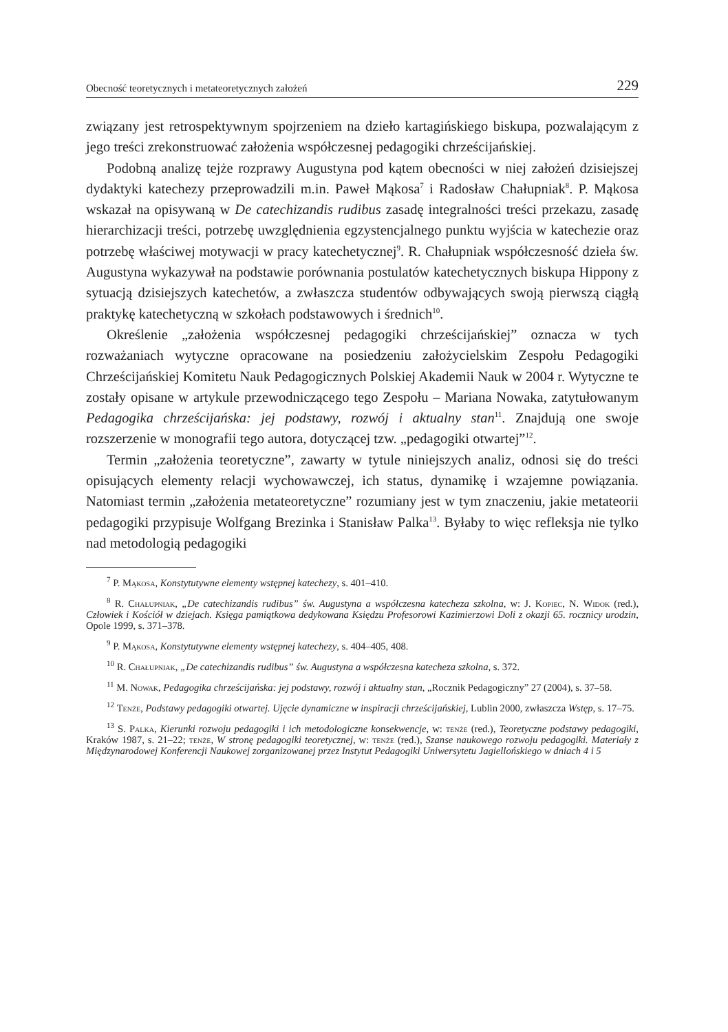Obecność teoretycznych i metateoretycznych założeń 229
związany jest retrospektywnym spojrzeniem na dzieło kartagińskiego biskupa, pozwalającym z jego treści zrekonstruować założenia współczesnej pedagogiki chrześcijańskiej.
Podobną analizę tejże rozprawy Augustyna pod kątem obecności w niej założeń dzisiejszej dydaktyki katechezy przeprowadzili m.in. Paweł Mąkosa<sup>7</sup> i Radosław Chałupniak<sup>8</sup>. P. Mąkosa wskazał na opisywaną w De catechizandis rudibus zasadę integralności treści przekazu, zasadę hierarchizacji treści, potrzebę uwzględnienia egzystencjalnego punktu wyjścia w katechezie oraz potrzebę właściwej motywacji w pracy katechetycznej<sup>9</sup>. R. Chałupniak współczesność dzieła św. Augustyna wykazywał na podstawie porównania postulatów katechetycznych biskupa Hippony z sytuacją dzisiejszych katechetów, a zwłaszcza studentów odbywających swoją pierwszą ciągłą praktykę katechetyczną w szkołach podstawowych i średnich<sup>10</sup>.
Określenie „założenia współczesnej pedagogiki chrześcijańskiej” oznacza w tych rozważaniach wytyczne opracowane na posiedzeniu założycielskim Zespołu Pedagogiki Chrześcijańskiej Komitetu Nauk Pedagogicznych Polskiej Akademii Nauk w 2004 r. Wytyczne te zostały opisane w artykule przewodniczącego tego Zespołu – Mariana Nowaka, zatytułowanym Pedagogika chrześcijańska: jej podstawy, rozwój i aktualny stan<sup>11</sup>. Znajdują one swoje rozszerzenie w monografii tego autora, dotyczącej tzw. „pedagogiki otwartej”<sup>12</sup>.
Termin „założenia teoretyczne”, zawarty w tytule niniejszych analiz, odnosi się do treści opisujących elementy relacji wychowawczej, ich status, dynamikę i wzajemne powiązania. Natomiast termin „założenia metateoretyczne” rozumiany jest w tym znaczeniu, jakie metateorii pedagogiki przypisuje Wolfgang Brezinka i Stanisław Palka<sup>13</sup>. Byłaby to więc refleksja nie tylko nad metodologią pedagogiki
<sup>7</sup> P. Mąkosa, Konstytutywne elementy wstępnej katechezy, s. 401–410.
<sup>8</sup> R. Chałupniak, „De catechizandis rudibus” św. Augustyna a współczesna katecheza szkolna, w: J. Kopiec, N. Widok (red.), Człowiek i Kościół w dziejach. Księga pamiątkowa dedykowana Księdzu Profesorowi Kazimierzowi Doli z okazji 65. rocznicy urodzin, Opole 1999, s. 371–378.
<sup>9</sup> P. Mąkosa, Konstytutywne elementy wstępnej katechezy, s. 404–405, 408.
<sup>10</sup> R. Chałupniak, „De catechizandis rudibus” św. Augustyna a współczesna katecheza szkolna, s. 372.
<sup>11</sup> M. Nowak, Pedagogika chrześcijańska: jej podstawy, rozwój i aktualny stan, „Rocznik Pedagogiczny” 27 (2004), s. 37–58.
<sup>12</sup> Tenże, Podstawy pedagogiki otwartej. Ujęcie dynamiczne w inspiracji chrześcijańskiej, Lublin 2000, zwłaszcza Wstęp, s. 17–75.
<sup>13</sup> S. Palka, Kierunki rozwoju pedagogiki i ich metodologiczne konsekwencje, w: tenże (red.), Teoretyczne podstawy pedagogiki, Kraków 1987, s. 21–22; tenże, W stronę pedagogiki teoretycznej, w: tenże (red.), Szanse naukowego rozwoju pedagogiki. Materiały z Międzynarodowej Konferencji Naukowej zorganizowanej przez Instytut Pedagogiki Uniwersytetu Jagiellońskiego w dniach 4 i 5